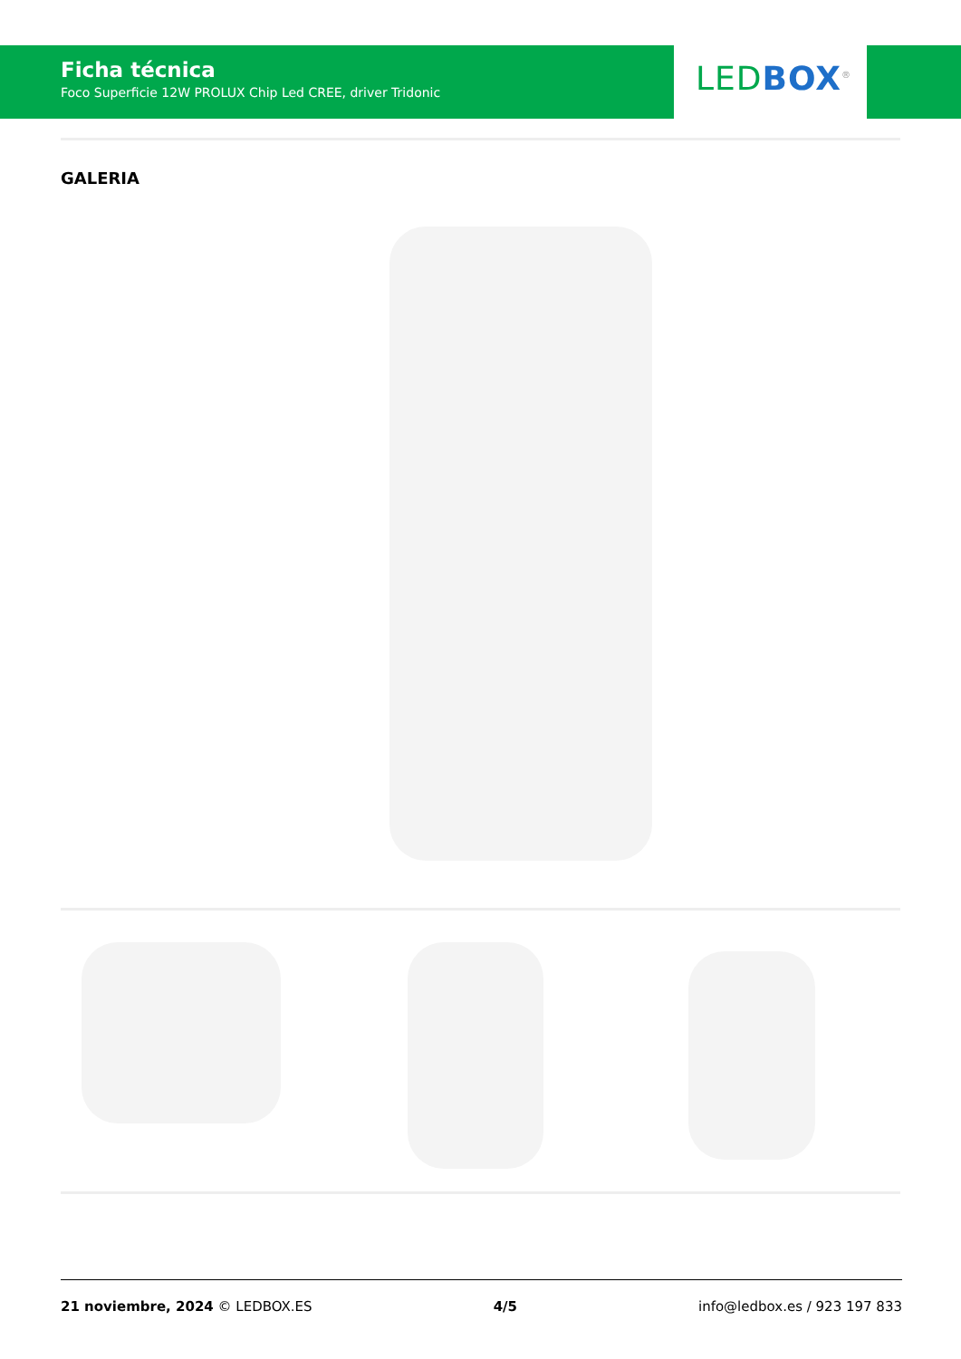Ficha técnica
Foco Superficie 12W PROLUX Chip Led CREE, driver Tridonic
LED BOX<sup>®</sup>
GALERIA
21 noviembre, 2024 © LEDBOX.ES 4/5 info@ledbox.es / 923 197 833